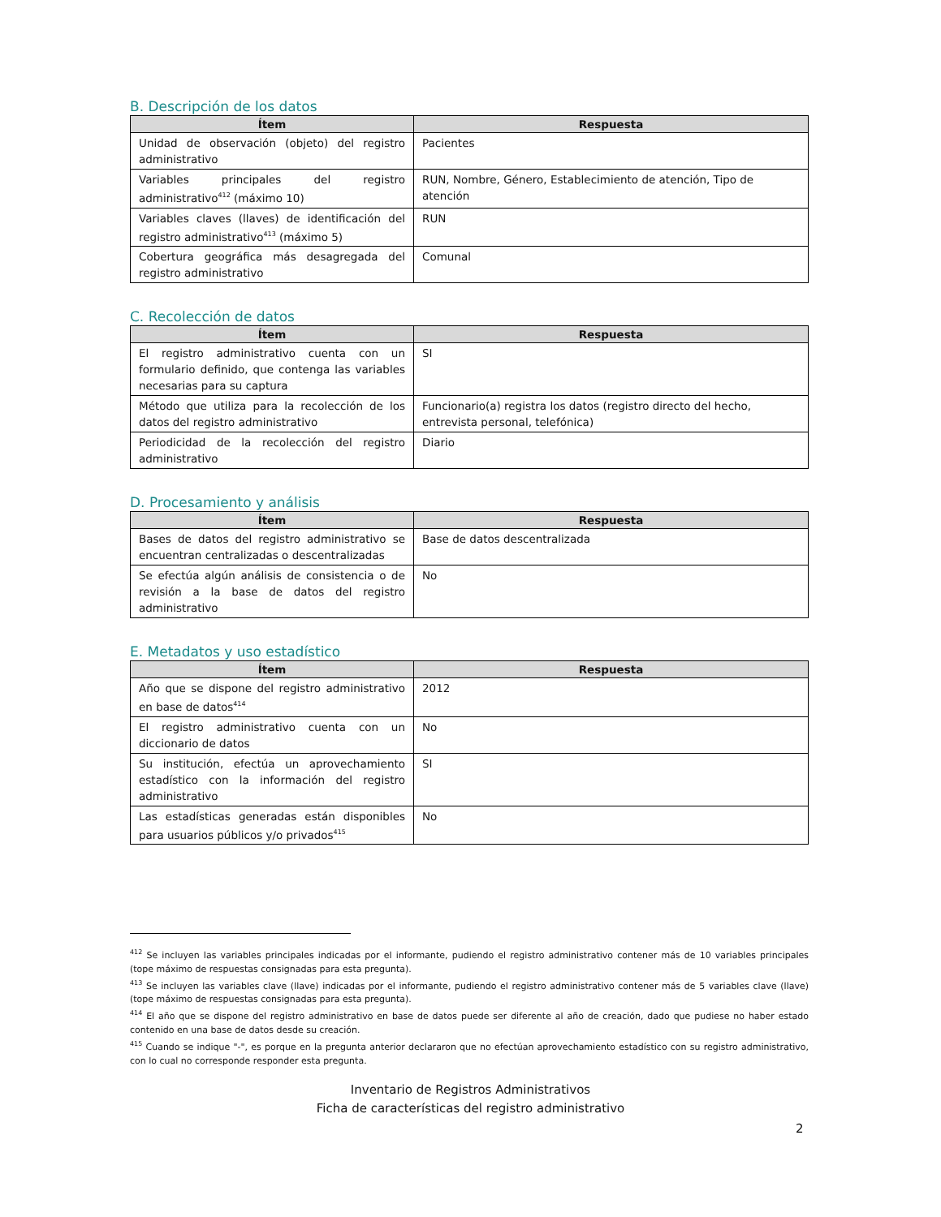B. Descripción de los datos
| Ítem | Respuesta |
| --- | --- |
| Unidad de observación (objeto) del registro administrativo | Pacientes |
| Variables principales del registro administrativo<sup>412</sup> (máximo 10) | RUN, Nombre, Género, Establecimiento de atención, Tipo de atención |
| Variables claves (llaves) de identificación del registro administrativo<sup>413</sup> (máximo 5) | RUN |
| Cobertura geográfica más desagregada del registro administrativo | Comunal |
C. Recolección de datos
| Ítem | Respuesta |
| --- | --- |
| El registro administrativo cuenta con un formulario definido, que contenga las variables necesarias para su captura | SI |
| Método que utiliza para la recolección de los datos del registro administrativo | Funcionario(a) registra los datos (registro directo del hecho, entrevista personal, telefónica) |
| Periodicidad de la recolección del registro administrativo | Diario |
D. Procesamiento y análisis
| Ítem | Respuesta |
| --- | --- |
| Bases de datos del registro administrativo se encuentran centralizadas o descentralizadas | Base de datos descentralizada |
| Se efectúa algún análisis de consistencia o de revisión a la base de datos del registro administrativo | No |
E. Metadatos y uso estadístico
| Ítem | Respuesta |
| --- | --- |
| Año que se dispone del registro administrativo en base de datos<sup>414</sup> | 2012 |
| El registro administrativo cuenta con un diccionario de datos | No |
| Su institución, efectúa un aprovechamiento estadístico con la información del registro administrativo | SI |
| Las estadísticas generadas están disponibles para usuarios públicos y/o privados<sup>415</sup> | No |
<sup>412</sup> Se incluyen las variables principales indicadas por el informante, pudiendo el registro administrativo contener más de 10 variables principales (tope máximo de respuestas consignadas para esta pregunta).
<sup>413</sup> Se incluyen las variables clave (llave) indicadas por el informante, pudiendo el registro administrativo contener más de 5 variables clave (llave) (tope máximo de respuestas consignadas para esta pregunta).
<sup>414</sup> El año que se dispone del registro administrativo en base de datos puede ser diferente al año de creación, dado que pudiese no haber estado contenido en una base de datos desde su creación.
<sup>415</sup> Cuando se indique "-", es porque en la pregunta anterior declararon que no efectúan aprovechamiento estadístico con su registro administrativo, con lo cual no corresponde responder esta pregunta.
Inventario de Registros Administrativos
Ficha de características del registro administrativo
2